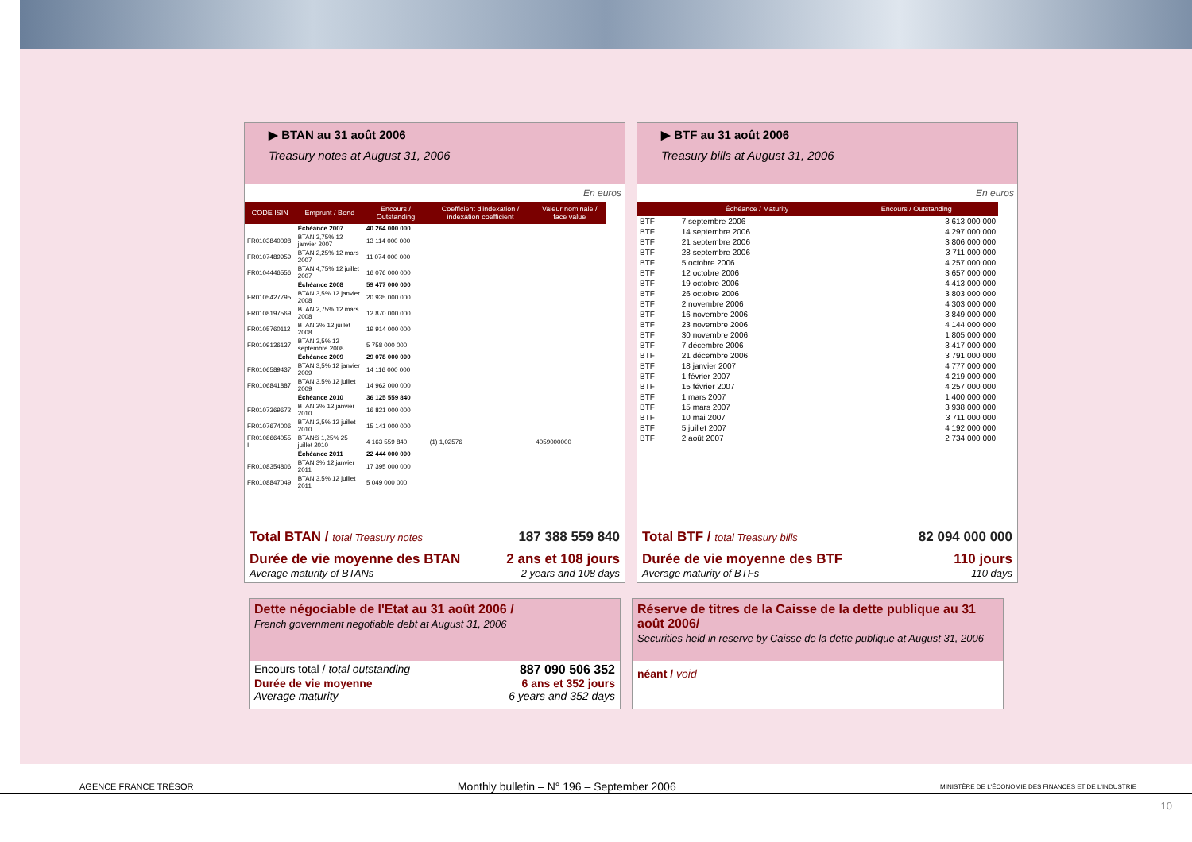▶ BTAN au 31 août 2006
Treasury notes at August 31, 2006
En euros
| CODE ISIN | Emprunt / Bond | Encours / Outstanding | Coefficient d'indexation / indexation coefficient | Valeur nominale / face value |
| --- | --- | --- | --- | --- |
| | Échéance 2007 | 40 264 000 000 | | |
| FR0103840098 | BTAN 3,75% 12 janvier 2007 | 13 114 000 000 | | |
| FR0107489959 | BTAN 2,25% 12 mars 2007 | 11 074 000 000 | | |
| FR0104446556 | BTAN 4,75% 12 juillet 2007 | 16 076 000 000 | | |
| | Échéance 2008 | 59 477 000 000 | | |
| FR0105427795 | BTAN 3,5% 12 janvier 2008 | 20 935 000 000 | | |
| FR0108197569 | BTAN 2,75% 12 mars 2008 | 12 870 000 000 | | |
| FR0105760112 | BTAN 3% 12 juillet 2008 | 19 914 000 000 | | |
| FR0109136137 | BTAN 3,5% 12 septembre 2008 | 5 758 000 000 | | |
| | Échéance 2009 | 29 078 000 000 | | |
| FR0106589437 | BTAN 3,5% 12 janvier 2009 | 14 116 000 000 | | |
| FR0106841887 | BTAN 3,5% 12 juillet 2009 | 14 962 000 000 | | |
| | Échéance 2010 | 36 125 559 840 | | |
| FR0107369672 | BTAN 3% 12 janvier 2010 | 16 821 000 000 | | |
| FR0107674006 | BTAN 2,5% 12 juillet 2010 | 15 141 000 000 | | |
| FR0108664055 I | BTAN€i 1,25% 25 juillet 2010 | 4 163 559 840 | (1) 1,02576 | 4059000000 |
| | Échéance 2011 | 22 444 000 000 | | |
| FR0108354806 | BTAN 3% 12 janvier 2011 | 17 395 000 000 | | |
| FR0108847049 | BTAN 3,5% 12 juillet 2011 | 5 049 000 000 | | |
Total BTAN / total Treasury notes 187 388 559 840
Durée de vie moyenne des BTAN 2 ans et 108 jours
Average maturity of BTANs 2 years and 108 days
▶ BTF au 31 août 2006
Treasury bills at August 31, 2006
En euros
| | Échéance / Maturity | Encours / Outstanding |
| --- | --- | --- |
| BTF | 7 septembre 2006 | 3 613 000 000 |
| BTF | 14 septembre 2006 | 4 297 000 000 |
| BTF | 21 septembre 2006 | 3 806 000 000 |
| BTF | 28 septembre 2006 | 3 711 000 000 |
| BTF | 5 octobre 2006 | 4 257 000 000 |
| BTF | 12 octobre 2006 | 3 657 000 000 |
| BTF | 19 octobre 2006 | 4 413 000 000 |
| BTF | 26 octobre 2006 | 3 803 000 000 |
| BTF | 2 novembre 2006 | 4 303 000 000 |
| BTF | 16 novembre 2006 | 3 849 000 000 |
| BTF | 23 novembre 2006 | 4 144 000 000 |
| BTF | 30 novembre 2006 | 1 805 000 000 |
| BTF | 7 décembre 2006 | 3 417 000 000 |
| BTF | 21 décembre 2006 | 3 791 000 000 |
| BTF | 18 janvier 2007 | 4 777 000 000 |
| BTF | 1 février 2007 | 4 219 000 000 |
| BTF | 15 février 2007 | 4 257 000 000 |
| BTF | 1 mars 2007 | 1 400 000 000 |
| BTF | 15 mars 2007 | 3 938 000 000 |
| BTF | 10 mai 2007 | 3 711 000 000 |
| BTF | 5 juillet 2007 | 4 192 000 000 |
| BTF | 2 août 2007 | 2 734 000 000 |
Total BTF / total Treasury bills 82 094 000 000
Durée de vie moyenne des BTF 110 jours
Average maturity of BTFs 110 days
Dette négociable de l'Etat au 31 août 2006 /
French government negotiable debt at August 31, 2006
Encours total / total outstanding 887 090 506 352
Durée de vie moyenne 6 ans et 352 jours
Average maturity 6 years and 352 days
Réserve de titres de la Caisse de la dette publique au 31 août 2006/
Securities held in reserve by Caisse de la dette publique at August 31, 2006
néant / void
AGENCE FRANCE TRÉSOR Monthly bulletin – N° 196 – September 2006 MINISTÈRE DE L'ÉCONOMIE DES FINANCES ET DE L'INDUSTRIE
10